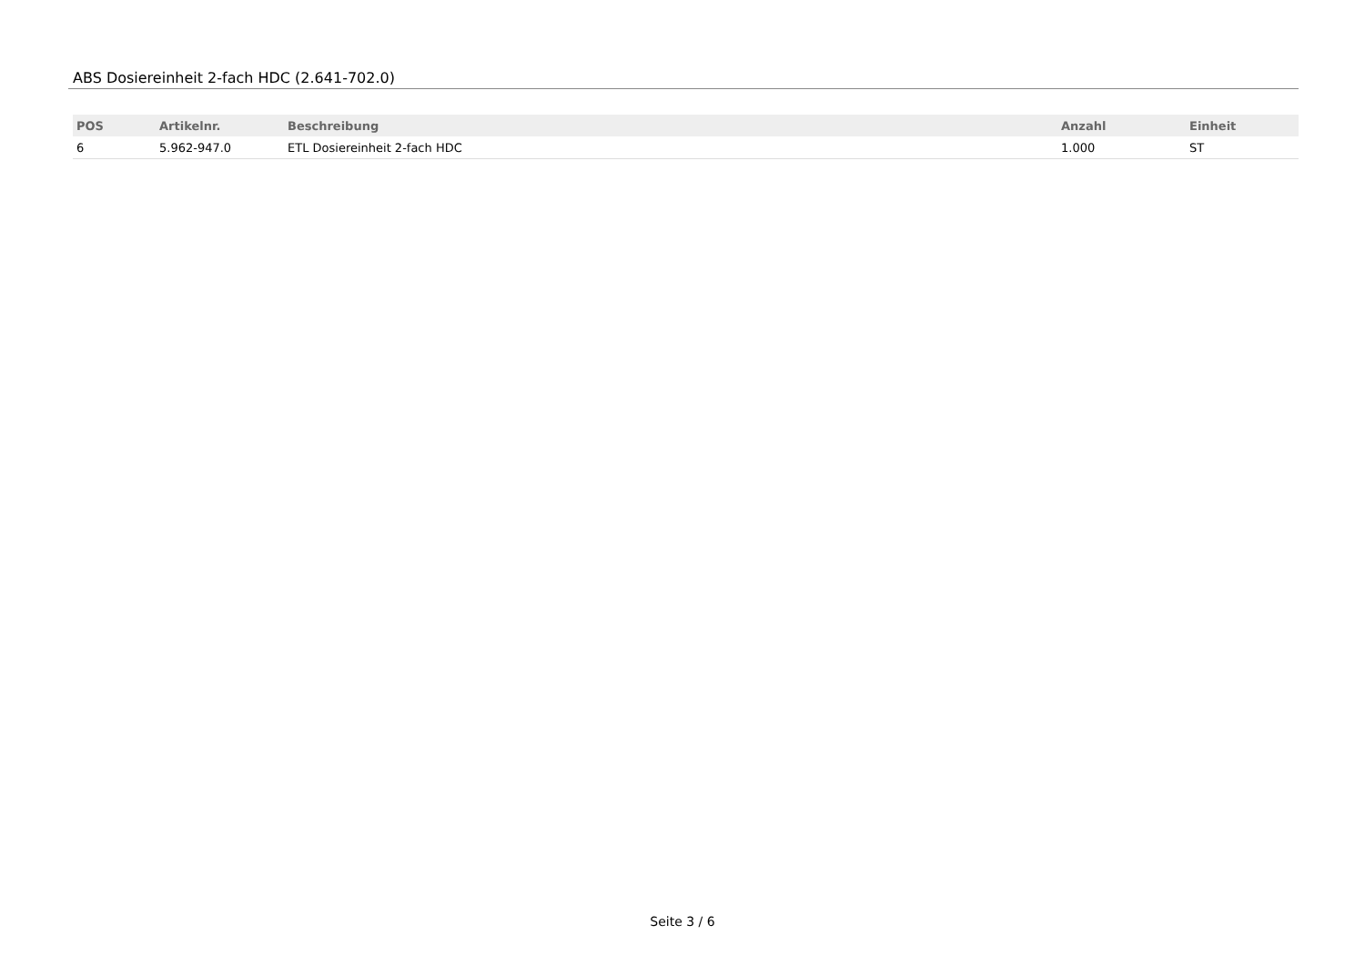ABS Dosiereinheit 2-fach HDC (2.641-702.0)
| POS | Artikelnr. | Beschreibung | Anzahl | Einheit |
| --- | --- | --- | --- | --- |
| 6 | 5.962-947.0 | ETL Dosiereinheit 2-fach HDC | 1.000 | ST |
Seite 3 / 6